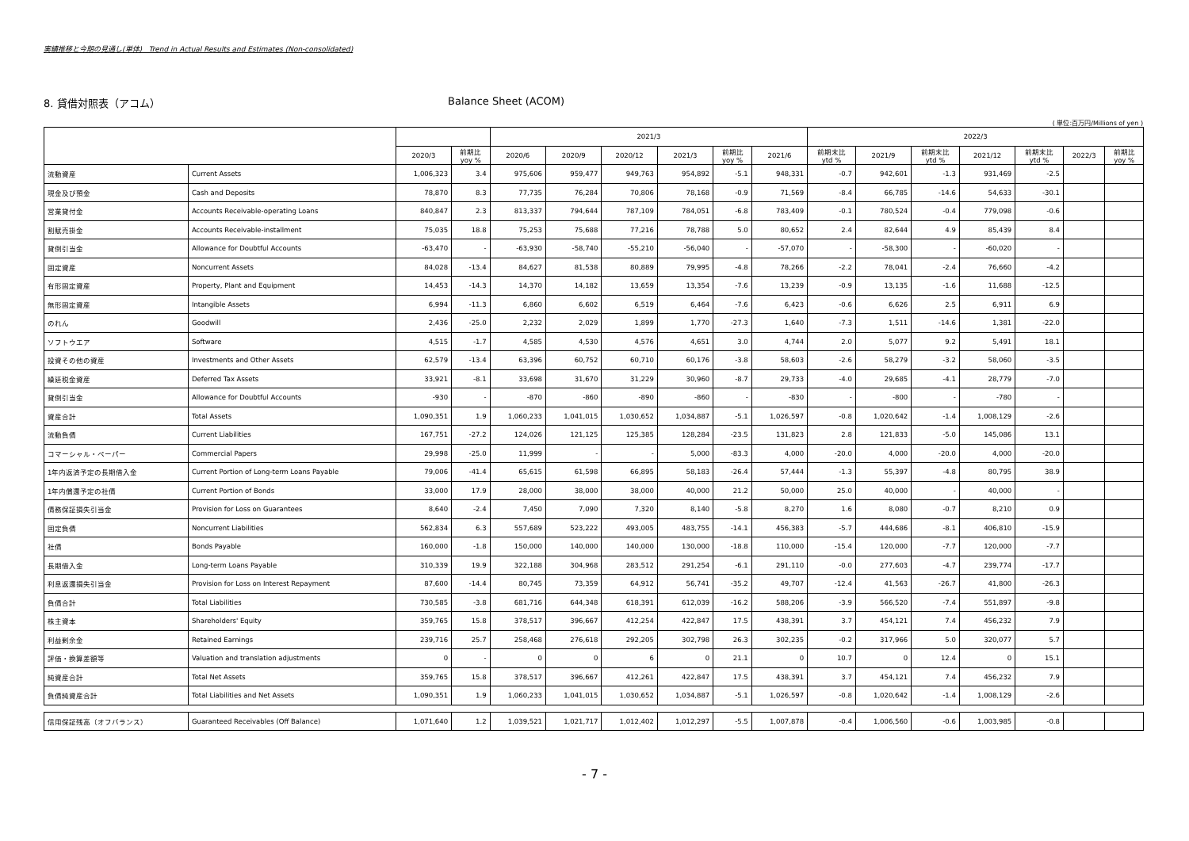実績推移と今期の見通し(単体) Trend in Actual Results and Estimates (Non-consolidated)
8. 貸借対照表（アコム） Balance Sheet (ACOM)
( 単位:百万円/Millions of yen )
| | | | | 2021/3 | | | | | | 2022/3 | | | | | | |
| --- | --- | --- | --- | --- | --- | --- | --- | --- | --- | --- | --- | --- | --- | --- | --- | --- |
| | | 2020/3 | 前期比 yoy % | 2020/6 | 2020/9 | 2020/12 | 2021/3 | 前期比 yoy % | 2021/6 | 前期末比 ytd % | 2021/9 | 前期末比 ytd % | 2021/12 | 前期末比 ytd % | 2022/3 | 前期比 yoy % |
| 流動資産 | Current Assets | 1,006,323 | 3.4 | 975,606 | 959,477 | 949,763 | 954,892 | -5.1 | 948,331 | -0.7 | 942,601 | -1.3 | 931,469 | -2.5 | | |
| 現金及び預金 | Cash and Deposits | 78,870 | 8.3 | 77,735 | 76,284 | 70,806 | 78,168 | -0.9 | 71,569 | -8.4 | 66,785 | -14.6 | 54,633 | -30.1 | | |
| 営業貸付金 | Accounts Receivable-operating Loans | 840,847 | 2.3 | 813,337 | 794,644 | 787,109 | 784,051 | -6.8 | 783,409 | -0.1 | 780,524 | -0.4 | 779,098 | -0.6 | | |
| 割賦売掛金 | Accounts Receivable-installment | 75,035 | 18.8 | 75,253 | 75,688 | 77,216 | 78,788 | 5.0 | 80,652 | 2.4 | 82,644 | 4.9 | 85,439 | 8.4 | | |
| 貸倒引当金 | Allowance for Doubtful Accounts | -63,470 | - | -63,930 | -58,740 | -55,210 | -56,040 | - | -57,070 | - | -58,300 | - | -60,020 | - | | |
| 固定資産 | Noncurrent Assets | 84,028 | -13.4 | 84,627 | 81,538 | 80,889 | 79,995 | -4.8 | 78,266 | -2.2 | 78,041 | -2.4 | 76,660 | -4.2 | | |
| 有形固定資産 | Property, Plant and Equipment | 14,453 | -14.3 | 14,370 | 14,182 | 13,659 | 13,354 | -7.6 | 13,239 | -0.9 | 13,135 | -1.6 | 11,688 | -12.5 | | |
| 無形固定資産 | Intangible Assets | 6,994 | -11.3 | 6,860 | 6,602 | 6,519 | 6,464 | -7.6 | 6,423 | -0.6 | 6,626 | 2.5 | 6,911 | 6.9 | | |
| のれん | Goodwill | 2,436 | -25.0 | 2,232 | 2,029 | 1,899 | 1,770 | -27.3 | 1,640 | -7.3 | 1,511 | -14.6 | 1,381 | -22.0 | | |
| ソフトウエア | Software | 4,515 | -1.7 | 4,585 | 4,530 | 4,576 | 4,651 | 3.0 | 4,744 | 2.0 | 5,077 | 9.2 | 5,491 | 18.1 | | |
| 投資その他の資産 | Investments and Other Assets | 62,579 | -13.4 | 63,396 | 60,752 | 60,710 | 60,176 | -3.8 | 58,603 | -2.6 | 58,279 | -3.2 | 58,060 | -3.5 | | |
| 繰延税金資産 | Deferred Tax Assets | 33,921 | -8.1 | 33,698 | 31,670 | 31,229 | 30,960 | -8.7 | 29,733 | -4.0 | 29,685 | -4.1 | 28,779 | -7.0 | | |
| 貸倒引当金 | Allowance for Doubtful Accounts | -930 | - | -870 | -860 | -890 | -860 | - | -830 | - | -800 | - | -780 | - | | |
| 資産合計 | Total Assets | 1,090,351 | 1.9 | 1,060,233 | 1,041,015 | 1,030,652 | 1,034,887 | -5.1 | 1,026,597 | -0.8 | 1,020,642 | -1.4 | 1,008,129 | -2.6 | | |
| 流動負債 | Current Liabilities | 167,751 | -27.2 | 124,026 | 121,125 | 125,385 | 128,284 | -23.5 | 131,823 | 2.8 | 121,833 | -5.0 | 145,086 | 13.1 | | |
| コマーシャル・ペーパー | Commercial Papers | 29,998 | -25.0 | 11,999 | - | - | 5,000 | -83.3 | 4,000 | -20.0 | 4,000 | -20.0 | 4,000 | -20.0 | | |
| 1年内返済予定の長期借入金 | Current Portion of Long-term Loans Payable | 79,006 | -41.4 | 65,615 | 61,598 | 66,895 | 58,183 | -26.4 | 57,444 | -1.3 | 55,397 | -4.8 | 80,795 | 38.9 | | |
| 1年内償還予定の社債 | Current Portion of Bonds | 33,000 | 17.9 | 28,000 | 38,000 | 38,000 | 40,000 | 21.2 | 50,000 | 25.0 | 40,000 | - | 40,000 | - | | |
| 債務保証損失引当金 | Provision for Loss on Guarantees | 8,640 | -2.4 | 7,450 | 7,090 | 7,320 | 8,140 | -5.8 | 8,270 | 1.6 | 8,080 | -0.7 | 8,210 | 0.9 | | |
| 固定負債 | Noncurrent Liabilities | 562,834 | 6.3 | 557,689 | 523,222 | 493,005 | 483,755 | -14.1 | 456,383 | -5.7 | 444,686 | -8.1 | 406,810 | -15.9 | | |
| 社債 | Bonds Payable | 160,000 | -1.8 | 150,000 | 140,000 | 140,000 | 130,000 | -18.8 | 110,000 | -15.4 | 120,000 | -7.7 | 120,000 | -7.7 | | |
| 長期借入金 | Long-term Loans Payable | 310,339 | 19.9 | 322,188 | 304,968 | 283,512 | 291,254 | -6.1 | 291,110 | -0.0 | 277,603 | -4.7 | 239,774 | -17.7 | | |
| 利息返還損失引当金 | Provision for Loss on Interest Repayment | 87,600 | -14.4 | 80,745 | 73,359 | 64,912 | 56,741 | -35.2 | 49,707 | -12.4 | 41,563 | -26.7 | 41,800 | -26.3 | | |
| 負債合計 | Total Liabilities | 730,585 | -3.8 | 681,716 | 644,348 | 618,391 | 612,039 | -16.2 | 588,206 | -3.9 | 566,520 | -7.4 | 551,897 | -9.8 | | |
| 株主資本 | Shareholders' Equity | 359,765 | 15.8 | 378,517 | 396,667 | 412,254 | 422,847 | 17.5 | 438,391 | 3.7 | 454,121 | 7.4 | 456,232 | 7.9 | | |
| 利益剰余金 | Retained Earnings | 239,716 | 25.7 | 258,468 | 276,618 | 292,205 | 302,798 | 26.3 | 302,235 | -0.2 | 317,966 | 5.0 | 320,077 | 5.7 | | |
| 評価・換算差額等 | Valuation and translation adjustments | 0 | - | 0 | 0 | 6 | 0 | 21.1 | 0 | 10.7 | 0 | 12.4 | 0 | 15.1 | | |
| 純資産合計 | Total Net Assets | 359,765 | 15.8 | 378,517 | 396,667 | 412,261 | 422,847 | 17.5 | 438,391 | 3.7 | 454,121 | 7.4 | 456,232 | 7.9 | | |
| 負債純資産合計 | Total Liabilities and Net Assets | 1,090,351 | 1.9 | 1,060,233 | 1,041,015 | 1,030,652 | 1,034,887 | -5.1 | 1,026,597 | -0.8 | 1,020,642 | -1.4 | 1,008,129 | -2.6 | | |
| 信用保証残高（オフバランス） | Guaranteed Receivables (Off Balance) | 1,071,640 | 1.2 | 1,039,521 | 1,021,717 | 1,012,402 | 1,012,297 | -5.5 | 1,007,878 | -0.4 | 1,006,560 | -0.6 | 1,003,985 | -0.8 | | |
- 7 -